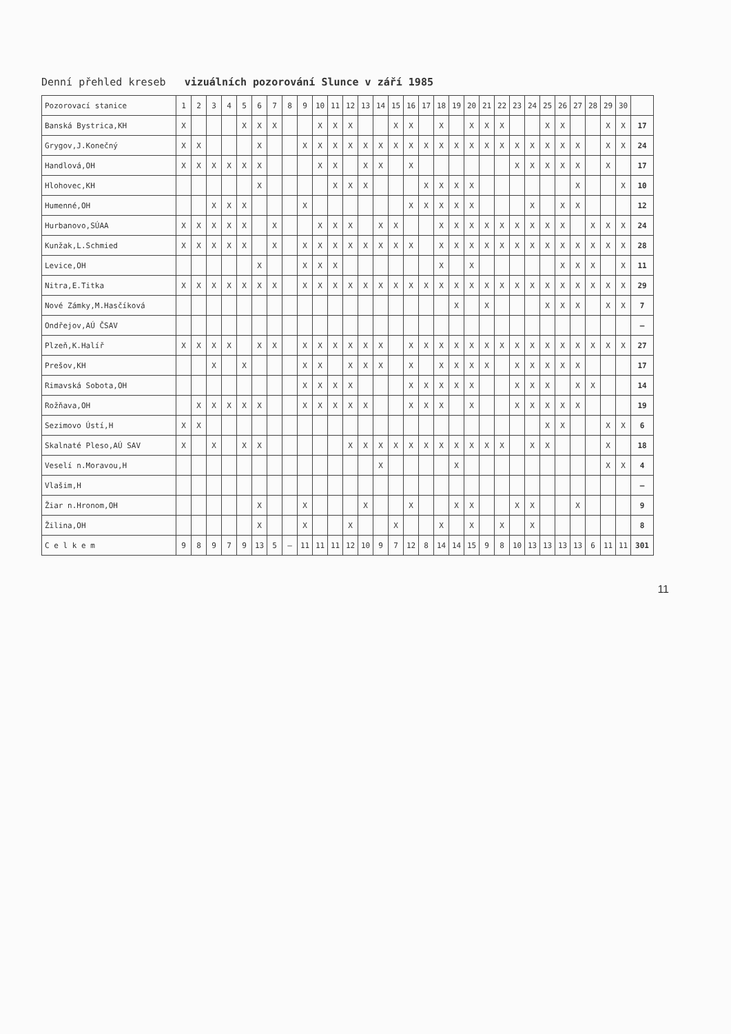Denní přehled kreseb vizuálních pozorování Slunce v září 1985
| Pozorovací stanice | 1 | 2 | 3 | 4 | 5 | 6 | 7 | 8 | 9 | 10 | 11 | 12 | 13 | 14 | 15 | 16 | 17 | 18 | 19 | 20 | 21 | 22 | 23 | 24 | 25 | 26 | 27 | 28 | 29 | 30 | |
| --- | --- | --- | --- | --- | --- | --- | --- | --- | --- | --- | --- | --- | --- | --- | --- | --- | --- | --- | --- | --- | --- | --- | --- | --- | --- | --- | --- | --- | --- | --- | --- |
| Banská Bystrica,KH | X | | | | X | X | X | | | X | X | X | | | X | X | | X | | X | X | X | | | X | X | | | X | X | 17 |
| Grygov,J.Konečný | X | X | | | | X | | | X | X | X | X | X | X | X | X | X | X | X | X | X | X | X | X | X | X | X | | X | X | 24 |
| Handlová,OH | X | X | X | X | X | X | | | | X | X | | X | X | | X | | | | | | | X | X | X | X | X | | X | | 17 |
| Hlohovec,KH | | | | | | X | | | | | X | X | X | | | | X | X | X | X | | | | | | | X | | | X | 10 |
| Humenné,OH | | | X | X | X | | | | X | | | | | | | X | X | X | X | X | | | | X | | X | X | | | | 12 |
| Hurbanovo,SÚAA | X | X | X | X | X | | X | | | X | X | X | | X | X | | | X | X | X | X | X | X | X | X | X | | X | X | X | 24 |
| Kunžak,L.Schmied | X | X | X | X | X | | X | | X | X | X | X | X | X | X | X | | X | X | X | X | X | X | X | X | X | X | X | X | X | 28 |
| Levice,OH | | | | | | X | | | X | X | X | | | | | | | X | | X | | | | | | X | X | X | | X | 11 |
| Nitra,E.Titka | X | X | X | X | X | X | X | | X | X | X | X | X | X | X | X | X | X | X | X | X | X | X | X | X | X | X | X | X | X | 29 |
| Nové Zámky,M.Hasčíková | | | | | | | | | | | | | | | | | | | X | | X | | | | X | X | X | | X | X | 7 |
| Ondřejov,AÚ ČSAV | | | | | | | | | | | | | | | | | | | | | | | | | | | | | | | – |
| Plzeň,K.Halíř | X | X | X | X | | X | X | | X | X | X | X | X | X | | X | X | X | X | X | X | X | X | X | X | X | X | X | X | X | 27 |
| Prešov,KH | | | X | | X | | | | X | X | | X | X | X | | X | | X | X | X | X | | X | X | X | X | X | | | | 17 |
| Rimavská Sobota,OH | | | | | | | | | X | X | X | X | | | | X | X | X | X | X | | | X | X | X | | X | X | | | 14 |
| Rožňava,OH | | X | X | X | X | X | | | X | X | X | X | X | | | X | X | X | | X | | | X | X | X | X | X | | | | 19 |
| Sezimovo Ústí,H | X | X | | | | | | | | | | | | | | | | | | | | | | | X | X | | | X | X | 6 |
| Skalnaté Pleso,AÚ SAV | X | | X | | X | X | | | | | | X | X | X | X | X | X | X | X | X | X | X | | X | X | | | | X | | 18 |
| Veselí n.Moravou,H | | | | | | | | | | | | | | X | | | | | X | | | | | | | | | | X | X | 4 |
| Vlašim,H | | | | | | | | | | | | | | | | | | | | | | | | | | | | | | | – |
| Žiar n.Hronom,OH | | | | | | X | | | X | | | | X | | | X | | | X | X | | | X | X | | | X | | | | 9 |
| Žilina,OH | | | | | | X | | | X | | | X | | | X | | | X | | X | | X | | X | | | | | | | 8 |
| C e l k e m | 9 | 8 | 9 | 7 | 9 | 13 | 5 | – | 11 | 11 | 11 | 12 | 10 | 9 | 7 | 12 | 8 | 14 | 14 | 15 | 9 | 8 | 10 | 13 | 13 | 13 | 13 | 6 | 11 | 11 | 301 |
11